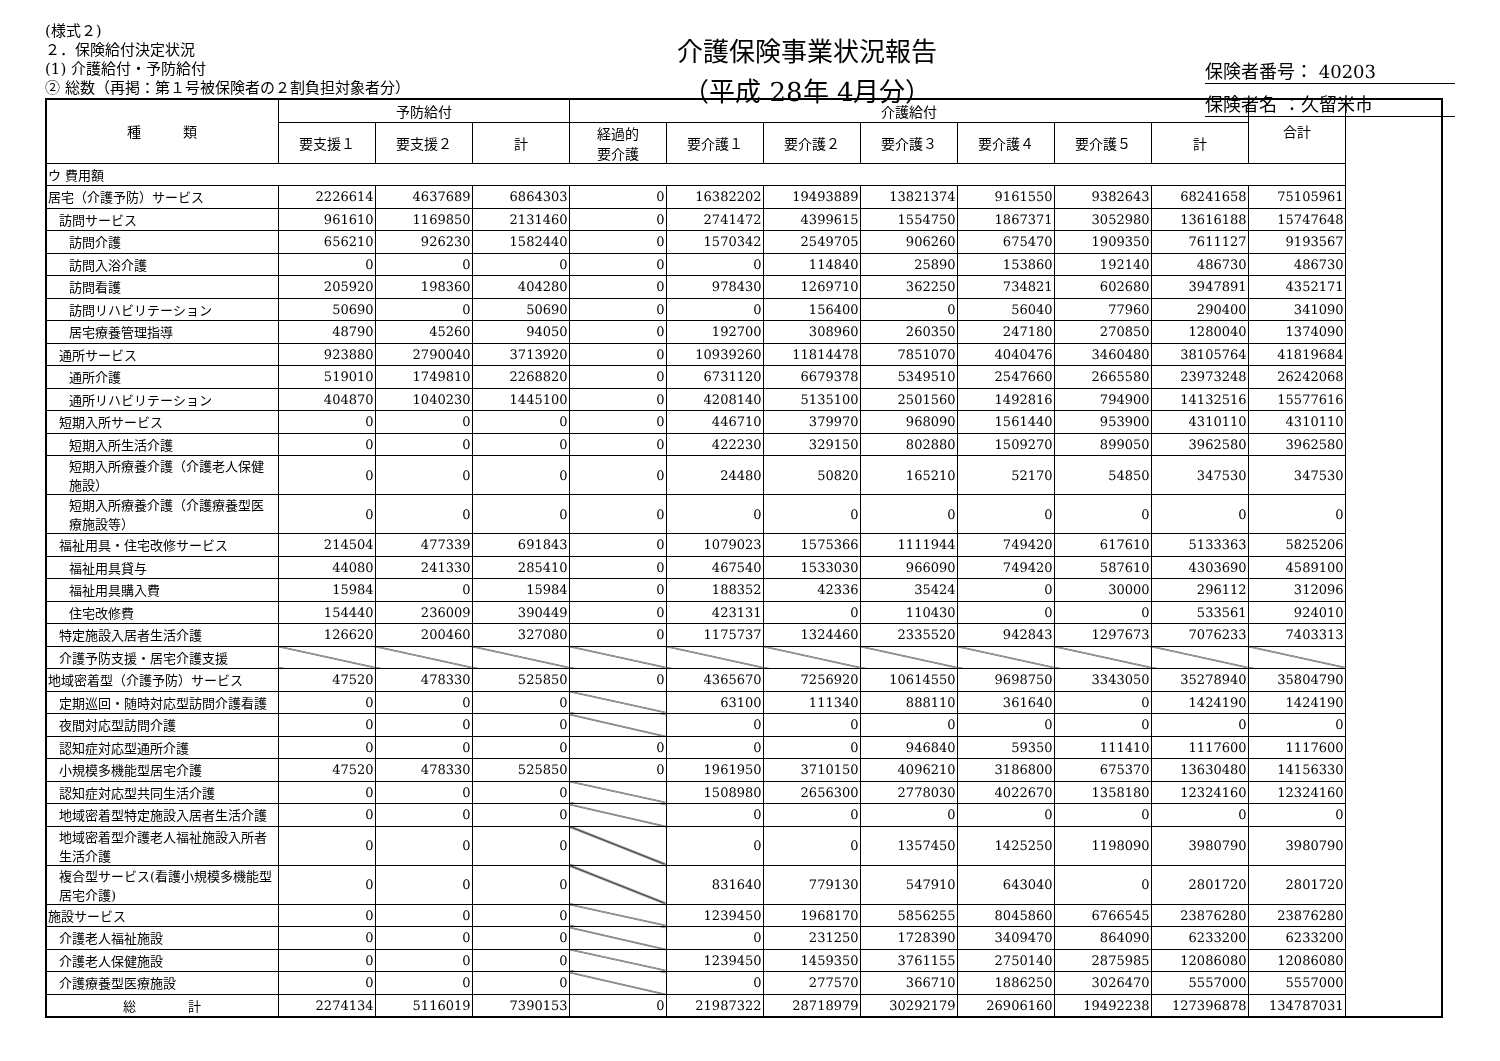(様式２)
２．保険給付決定状況
(1) 介護給付・予防給付
② 総数（再掲：第１号被保険者の２割負担対象者分）
介護保険事業状況報告
（平成 28年 4月分）
保険者番号： 40203
保険者名 ：久留米市
| 種 類 | 予防給付 | | | 介護給付 | | | | | | | 合計 |
| --- | --- | --- | --- | --- | --- | --- | --- | --- | --- | --- | --- |
| | 要支援１ | 要支援２ | 計 | 経過的 要介護 | 要介護１ | 要介護２ | 要介護３ | 要介護４ | 要介護５ | 計 | |
| ウ 費用額 | | | | | | | | | | | |
| 居宅（介護予防）サービス | 2226614 | 4637689 | 6864303 | 0 | 16382202 | 19493889 | 13821374 | 9161550 | 9382643 | 68241658 | 75105961 |
| 訪問サービス | 961610 | 1169850 | 2131460 | 0 | 2741472 | 4399615 | 1554750 | 1867371 | 3052980 | 13616188 | 15747648 |
| 訪問介護 | 656210 | 926230 | 1582440 | 0 | 1570342 | 2549705 | 906260 | 675470 | 1909350 | 7611127 | 9193567 |
| 訪問入浴介護 | 0 | 0 | 0 | 0 | 0 | 114840 | 25890 | 153860 | 192140 | 486730 | 486730 |
| 訪問看護 | 205920 | 198360 | 404280 | 0 | 978430 | 1269710 | 362250 | 734821 | 602680 | 3947891 | 4352171 |
| 訪問リハビリテーション | 50690 | 0 | 50690 | 0 | 0 | 156400 | 0 | 56040 | 77960 | 290400 | 341090 |
| 居宅療養管理指導 | 48790 | 45260 | 94050 | 0 | 192700 | 308960 | 260350 | 247180 | 270850 | 1280040 | 1374090 |
| 通所サービス | 923880 | 2790040 | 3713920 | 0 | 10939260 | 11814478 | 7851070 | 4040476 | 3460480 | 38105764 | 41819684 |
| 通所介護 | 519010 | 1749810 | 2268820 | 0 | 6731120 | 6679378 | 5349510 | 2547660 | 2665580 | 23973248 | 26242068 |
| 通所リハビリテーション | 404870 | 1040230 | 1445100 | 0 | 4208140 | 5135100 | 2501560 | 1492816 | 794900 | 14132516 | 15577616 |
| 短期入所サービス | 0 | 0 | 0 | 0 | 446710 | 379970 | 968090 | 1561440 | 953900 | 4310110 | 4310110 |
| 短期入所生活介護 | 0 | 0 | 0 | 0 | 422230 | 329150 | 802880 | 1509270 | 899050 | 3962580 | 3962580 |
| 短期入所療養介護（介護老人保健施設） | 0 | 0 | 0 | 0 | 24480 | 50820 | 165210 | 52170 | 54850 | 347530 | 347530 |
| 短期入所療養介護（介護療養型医療施設等） | 0 | 0 | 0 | 0 | 0 | 0 | 0 | 0 | 0 | 0 | 0 |
| 福祉用具・住宅改修サービス | 214504 | 477339 | 691843 | 0 | 1079023 | 1575366 | 1111944 | 749420 | 617610 | 5133363 | 5825206 |
| 福祉用具貸与 | 44080 | 241330 | 285410 | 0 | 467540 | 1533030 | 966090 | 749420 | 587610 | 4303690 | 4589100 |
| 福祉用具購入費 | 15984 | 0 | 15984 | 0 | 188352 | 42336 | 35424 | 0 | 30000 | 296112 | 312096 |
| 住宅改修費 | 154440 | 236009 | 390449 | 0 | 423131 | 0 | 110430 | 0 | 0 | 533561 | 924010 |
| 特定施設入居者生活介護 | 126620 | 200460 | 327080 | 0 | 1175737 | 1324460 | 2335520 | 942843 | 1297673 | 7076233 | 7403313 |
| 介護予防支援・居宅介護支援 | | | | | | | | | | | |
| 地域密着型（介護予防）サービス | 47520 | 478330 | 525850 | 0 | 4365670 | 7256920 | 10614550 | 9698750 | 3343050 | 35278940 | 35804790 |
| 定期巡回・随時対応型訪問介護看護 | 0 | 0 | 0 | | 63100 | 111340 | 888110 | 361640 | 0 | 1424190 | 1424190 |
| 夜間対応型訪問介護 | 0 | 0 | 0 | | 0 | 0 | 0 | 0 | 0 | 0 | 0 |
| 認知症対応型通所介護 | 0 | 0 | 0 | 0 | 0 | 0 | 946840 | 59350 | 111410 | 1117600 | 1117600 |
| 小規模多機能型居宅介護 | 47520 | 478330 | 525850 | 0 | 1961950 | 3710150 | 4096210 | 3186800 | 675370 | 13630480 | 14156330 |
| 認知症対応型共同生活介護 | 0 | 0 | 0 | | 1508980 | 2656300 | 2778030 | 4022670 | 1358180 | 12324160 | 12324160 |
| 地域密着型特定施設入居者生活介護 | 0 | 0 | 0 | | 0 | 0 | 0 | 0 | 0 | 0 | 0 |
| 地域密着型介護老人福祉施設入所者生活介護 | 0 | 0 | 0 | | 0 | 0 | 1357450 | 1425250 | 1198090 | 3980790 | 3980790 |
| 複合型サービス(看護小規模多機能型居宅介護) | 0 | 0 | 0 | | 831640 | 779130 | 547910 | 643040 | 0 | 2801720 | 2801720 |
| 施設サービス | 0 | 0 | 0 | | 1239450 | 1968170 | 5856255 | 8045860 | 6766545 | 23876280 | 23876280 |
| 介護老人福祉施設 | 0 | 0 | 0 | | 0 | 231250 | 1728390 | 3409470 | 864090 | 6233200 | 6233200 |
| 介護老人保健施設 | 0 | 0 | 0 | | 1239450 | 1459350 | 3761155 | 2750140 | 2875985 | 12086080 | 12086080 |
| 介護療養型医療施設 | 0 | 0 | 0 | | 0 | 277570 | 366710 | 1886250 | 3026470 | 5557000 | 5557000 |
| 総 計 | 2274134 | 5116019 | 7390153 | 0 | 21987322 | 28718979 | 30292179 | 26906160 | 19492238 | 127396878 | 134787031 |